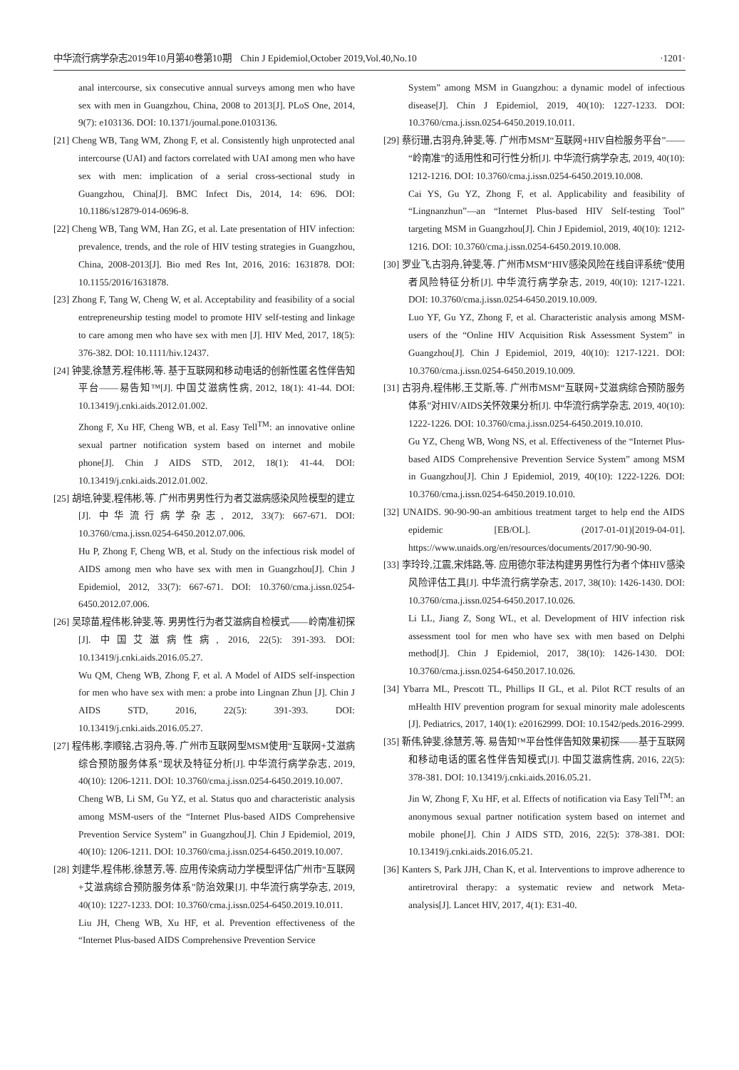中华流行病学杂志2019年10月第40卷第10期　Chin J Epidemiol,October 2019,Vol.40,No.10 ·1201·
anal intercourse, six consecutive annual surveys among men who have sex with men in Guangzhou, China, 2008 to 2013[J]. PLoS One, 2014, 9(7): e103136. DOI: 10.1371/journal.pone.0103136.
[21] Cheng WB, Tang WM, Zhong F, et al. Consistently high unprotected anal intercourse (UAI) and factors correlated with UAI among men who have sex with men: implication of a serial cross-sectional study in Guangzhou, China[J]. BMC Infect Dis, 2014, 14: 696. DOI: 10.1186/s12879-014-0696-8.
[22] Cheng WB, Tang WM, Han ZG, et al. Late presentation of HIV infection: prevalence, trends, and the role of HIV testing strategies in Guangzhou, China, 2008-2013[J]. Bio med Res Int, 2016, 2016: 1631878. DOI: 10.1155/2016/1631878.
[23] Zhong F, Tang W, Cheng W, et al. Acceptability and feasibility of a social entrepreneurship testing model to promote HIV self-testing and linkage to care among men who have sex with men [J]. HIV Med, 2017, 18(5): 376-382. DOI: 10.1111/hiv.12437.
[24] 钟斐,徐慧芳,程伟彬,等. 基于互联网和移动电话的创新性匿名性伴告知平台——易告知™[J]. 中国艾滋病性病, 2012, 18(1): 41-44. DOI: 10.13419/j.cnki.aids.2012.01.002.
Zhong F, Xu HF, Cheng WB, et al. Easy Tell<sup>TM</sup>: an innovative online sexual partner notification system based on internet and mobile phone[J]. Chin J AIDS STD, 2012, 18(1): 41-44. DOI: 10.13419/j.cnki.aids.2012.01.002.
[25] 胡培,钟斐,程伟彬,等. 广州市男男性行为者艾滋病感染风险模型的建立[J]. 中华流行病学杂志, 2012, 33(7): 667-671. DOI: 10.3760/cma.j.issn.0254-6450.2012.07.006.
Hu P, Zhong F, Cheng WB, et al. Study on the infectious risk model of AIDS among men who have sex with men in Guangzhou[J]. Chin J Epidemiol, 2012, 33(7): 667-671. DOI: 10.3760/cma.j.issn.0254-6450.2012.07.006.
[26] 吴琼苗,程伟彬,钟斐,等. 男男性行为者艾滋病自检模式——岭南准初探[J]. 中国艾滋病性病, 2016, 22(5): 391-393. DOI: 10.13419/j.cnki.aids.2016.05.27.
Wu QM, Cheng WB, Zhong F, et al. A Model of AIDS self-inspection for men who have sex with men: a probe into Lingnan Zhun [J]. Chin J AIDS STD, 2016, 22(5): 391-393. DOI: 10.13419/j.cnki.aids.2016.05.27.
[27] 程伟彬,李顺铭,古羽舟,等. 广州市互联网型MSM使用“互联网+艾滋病综合预防服务体系”现状及特征分析[J]. 中华流行病学杂志, 2019, 40(10): 1206-1211. DOI: 10.3760/cma.j.issn.0254-6450.2019.10.007.
Cheng WB, Li SM, Gu YZ, et al. Status quo and characteristic analysis among MSM-users of the “Internet Plus-based AIDS Comprehensive Prevention Service System” in Guangzhou[J]. Chin J Epidemiol, 2019, 40(10): 1206-1211. DOI: 10.3760/cma.j.issn.0254-6450.2019.10.007.
[28] 刘建华,程伟彬,徐慧芳,等. 应用传染病动力学模型评估广州市“互联网+艾滋病综合预防服务体系”防治效果[J]. 中华流行病学杂志, 2019, 40(10): 1227-1233. DOI: 10.3760/cma.j.issn.0254-6450.2019.10.011.
Liu JH, Cheng WB, Xu HF, et al. Prevention effectiveness of the “Internet Plus-based AIDS Comprehensive Prevention Service
System” among MSM in Guangzhou: a dynamic model of infectious disease[J]. Chin J Epidemiol, 2019, 40(10): 1227-1233. DOI: 10.3760/cma.j.issn.0254-6450.2019.10.011.
[29] 蔡衍珊,古羽舟,钟斐,等. 广州市MSM“互联网+HIV自检服务平台”——“岭南准”的适用性和可行性分析[J]. 中华流行病学杂志, 2019, 40(10): 1212-1216. DOI: 10.3760/cma.j.issn.0254-6450.2019.10.008.
Cai YS, Gu YZ, Zhong F, et al. Applicability and feasibility of “Lingnanzhun”—an “Internet Plus-based HIV Self-testing Tool” targeting MSM in Guangzhou[J]. Chin J Epidemiol, 2019, 40(10): 1212-1216. DOI: 10.3760/cma.j.issn.0254-6450.2019.10.008.
[30] 罗业飞,古羽舟,钟斐,等. 广州市MSM“HIV感染风险在线自评系统”使用者风险特征分析[J]. 中华流行病学杂志, 2019, 40(10): 1217-1221. DOI: 10.3760/cma.j.issn.0254-6450.2019.10.009.
Luo YF, Gu YZ, Zhong F, et al. Characteristic analysis among MSM-users of the “Online HIV Acquisition Risk Assessment System” in Guangzhou[J]. Chin J Epidemiol, 2019, 40(10): 1217-1221. DOI: 10.3760/cma.j.issn.0254-6450.2019.10.009.
[31] 古羽舟,程伟彬,王艾斯,等. 广州市MSM“互联网+艾滋病综合预防服务体系”对HIV/AIDS关怀效果分析[J]. 中华流行病学杂志, 2019, 40(10): 1222-1226. DOI: 10.3760/cma.j.issn.0254-6450.2019.10.010.
Gu YZ, Cheng WB, Wong NS, et al. Effectiveness of the “Internet Plus-based AIDS Comprehensive Prevention Service System” among MSM in Guangzhou[J]. Chin J Epidemiol, 2019, 40(10): 1222-1226. DOI: 10.3760/cma.j.issn.0254-6450.2019.10.010.
[32] UNAIDS. 90-90-90-an ambitious treatment target to help end the AIDS epidemic [EB/OL]. (2017-01-01)[2019-04-01]. https://www.unaids.org/en/resources/documents/2017/90-90-90.
[33] 李玲玲,江震,宋炜路,等. 应用德尔菲法构建男男性行为者个体HIV感染风险评估工具[J]. 中华流行病学杂志, 2017, 38(10): 1426-1430. DOI: 10.3760/cma.j.issn.0254-6450.2017.10.026.
Li LL, Jiang Z, Song WL, et al. Development of HIV infection risk assessment tool for men who have sex with men based on Delphi method[J]. Chin J Epidemiol, 2017, 38(10): 1426-1430. DOI: 10.3760/cma.j.issn.0254-6450.2017.10.026.
[34] Ybarra ML, Prescott TL, Phillips II GL, et al. Pilot RCT results of an mHealth HIV prevention program for sexual minority male adolescents [J]. Pediatrics, 2017, 140(1): e20162999. DOI: 10.1542/peds.2016-2999.
[35] 靳伟,钟斐,徐慧芳,等. 易告知™平台性伴告知效果初探——基于互联网和移动电话的匿名性伴告知模式[J]. 中国艾滋病性病, 2016, 22(5): 378-381. DOI: 10.13419/j.cnki.aids.2016.05.21.
Jin W, Zhong F, Xu HF, et al. Effects of notification via Easy Tell<sup>TM</sup>: an anonymous sexual partner notification system based on internet and mobile phone[J]. Chin J AIDS STD, 2016, 22(5): 378-381. DOI: 10.13419/j.cnki.aids.2016.05.21.
[36] Kanters S, Park JJH, Chan K, et al. Interventions to improve adherence to antiretroviral therapy: a systematic review and network Meta-analysis[J]. Lancet HIV, 2017, 4(1): E31-40.